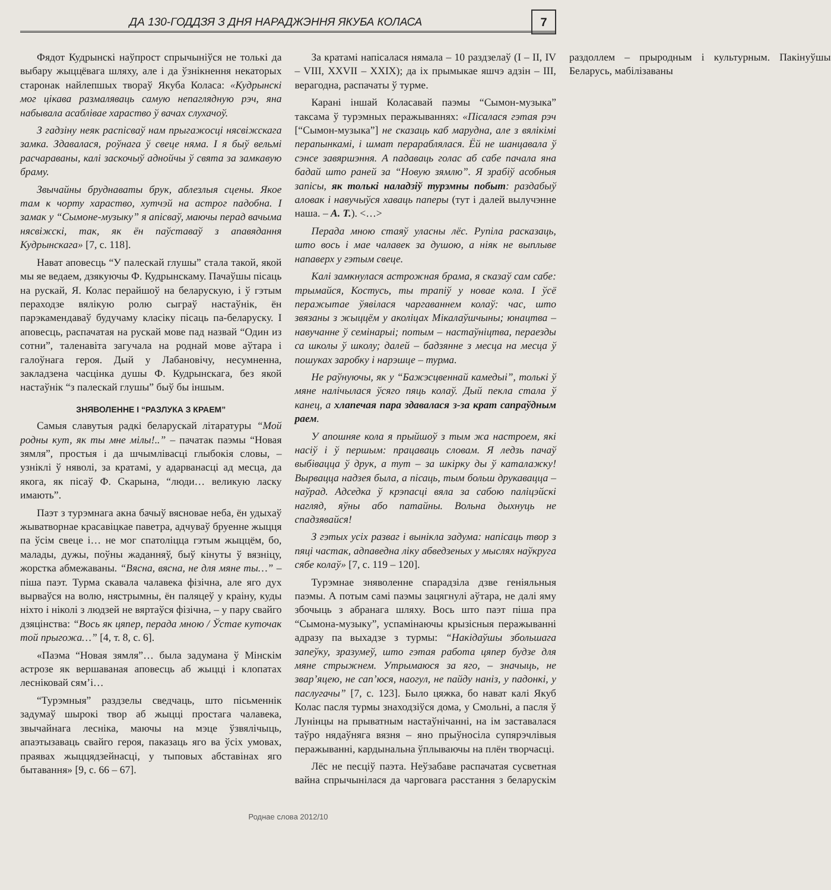ДА 130-ГОДДЗЯ З ДНЯ НАРАДЖЭННЯ ЯКУБА КОЛАСА
7
Фядот Кудрынскі наўпрост спрычыніўся не толькі да выбару жыццёвага шляху, але і да ўзнікнення некаторых старонак найлепшых твораў Якуба Коласа: «Кудрынскі мог цікава размаляваць самую непаглядную рэч, яна набывала асаблівае хараство ў вачах слухачоў.
З гадзіну неяк распісваў нам прыгажосці нясвіжскага замка. Здавалася, роўнага ў свеце няма. І я быў вельмі расчараваны, калі заскочыў аднойчы ў свята за замкавую браму.
Звычайны брудна­ваты брук, аблезлыя сцены. Якое там к чорту хараство, хутчэй на астрог падобна. І замак у “Сымоне-музыку” я апісваў, маючы перад вачыма нясвіжскі, так, як ён паўставаў з апавядання Кудрынскага» [7, с. 118].
Нават аповесць “У палескай глушы” стала такой, якой мы яе ведаем, дзякуючы Ф. Кудрынскаму. Пачаўшы пісаць на рускай, Я. Колас перайшоў на беларускую, і ў гэтым пераходзе вялікую ролю сыграў настаўнік, ён парэкамендаваў будучаму класіку пісаць па-беларуску. І аповесць, распачатая на рускай мове пад назвай “Один из сотни”, таленавіта загучала на роднай мове аўтара і галоўнага героя. Дый у Лабановічу, несумненна, закладзена часцінка душы Ф. Кудрынскага, без якой настаўнік “з палескай глушы” быў бы іншым.
ЗНЯВОЛЕННЕ І “РАЗЛУКА З КРАЕМ”
Самыя славутыя радкі беларускай літаратуры “Мой родны кут, як ты мне мілы!..” – пачатак паэмы “Новая зямля”, простыя і да шчымлівасці глыбокія словы, – узніклі ў няволі, за кратамі, у адарванасці ад месца, да якога, як пісаў Ф. Скарына, “люди… великую ласку имають”.
Паэт з турэмнага акна бачыў вясновае неба, ён удыхаў жыватворнае красавіцкае паветра, адчуваў бруенне жыцця па ўсім свеце і… не мог спатоліцца гэтым жыццём, бо, малады, дужы, поўны жаданняў, быў кінуты ў вязніцу, жорстка абмежаваны. “Вясна, вясна, не для мяне ты…” – піша паэт. Турма скавала чалавека фізічна, але яго дух вырваўся на волю, нястрымны, ён паляцеў у краіну, куды ніхто і ніколі з людзей не вяртаўся фізічна, – у пару свайго дзяцінства: “Вось як цяпер, перада мною / Ўстае куточак той прыгожа…” [4, т. 8, с. 6].
«Паэма “Новая зямля”… была задумана ў Мінскім астрозе як вершаваная аповесць аб жыцці і клопатах леснікова­й сям’і…
“Турэмныя” раздзелы сведчаць, што пісьменнік задумаў шырокі твор аб жыцці простага чалавека, звычайнага лесніка, маючы на мэце ўзвялічыць, апаэтызаваць свайго героя, паказаць яго ва ўсіх умовах, праявах жыццядзейнасці, у тыповых абставінах яго бытавання» [9, с. 66 – 67].
За кратамі напісалася нямала – 10 раздзелаў (І – ІІ, IV – VIII, XXVII – XXIX); да іх прымыкае яшчэ адзін – ІІІ, верагодна, распачаты ў турме.
Карані іншай Коласавай паэмы “Сымон-музыка” таксама ў турэмных перажываннях: «Пісалася гэтая рэч [“Сымон-музыка”] не сказаць каб марудна, але з вялікімі перапынкамі, і шмат перараблялася. Ёй не шанцавала ў сэнсе завяршэння. А падаваць голас аб сабе пачала яна бадай што раней за “Новую зямлю”. Я зрабіў асобныя запісы, як толькі наладзіў турэмны побыт: раздабыў аловак і навучыўся хаваць паперы (тут і далей вылучэнне наша. – А. Т.). <…>
Перада мною стаяў уласны лёс. Рупіла расказаць, што вось і мае чалавек за душою, а ніяк не выплыве напаверх у гэтым свеце.
Калі замкнулася астрожная брама, я сказаў сам сабе: трымайся, Костусь, ты трапіў у новае кола. І ўсё перажытае ўявілася чаргаваннем колаў: час, што звязаны з жыццём у аколіцах Мікалаўшчыны; юнацтва – навучанне ў семінарыі; потым – настаўніцтва, пераезды са школы ў школу; далей – бадзянне з месца на месца ў пошуках заробку і нарэшце – турма.
Не раўнуючы, як у “Бажэсцвеннай камедыі”, толькі ў мяне налічылася ўсяго пяць колаў. Дый пекла стала ў канец, а хлапечая пара здавалася з-за крат сапраўдным раем.
У апошняе кола я прыйшоў з тым жа настроем, які насіў і ў першым: працаваць словам. Я ледзь пачаў выбівацца ў друк, а тут – за шкірку ды ў каталажку! Вырвацца надзея была, а пісаць, тым больш друкавацца – наўрад. Адседка ў крэпасці вяла за сабою паліцэйскі нагляд, яўны або патайны. Вольна дыхнуць не спадзявайся!
З гэтых усіх разваг і вынікла задума: напісаць твор з пяці частак, адпаведна ліку абведзеных у мыслях наўкруга сябе колаў» [7, с. 119 – 120].
Турэмнае зняволенне спарадзіла дзве геніяльныя паэмы. А потым самі паэмы зацягнулі аўтара, не далі яму збочыць з абранага шляху. Вось што паэт піша пра “Сымона-музыку”, успамінаючы крызісныя перажыванні адразу па выхадзе з турмы: “Накідаўшы збольшага запеўку, зразумеў, што гэтая работа цяпер будзе для мяне стрыжнем. Утрымаюся за яго, – значыць, не звар’яцею, не сап’юся, наогул, не пайду наніз, у падонкі, у паслугачы” [7, с. 123]. Было цяжка, бо нават калі Якуб Колас пасля турмы знаходзіўся дома, у Смольні, а пасля ў Лунінцы на прыватным настаўнічанні, на ім заставалася таўро нядаўняга вязня – яно прыўносіла супярэчлівыя перажыванні, кардынальна ўплываючы на плён творчасці.
Лёс не песціў паэта. Неўзабаве распачатая сусветная вайна спрычынілася да чарговага расстання з беларускім раздоллем – прыродным і культурным. Пакінуўшы Беларусь, мабілізаваны
Роднае слова 2012/10